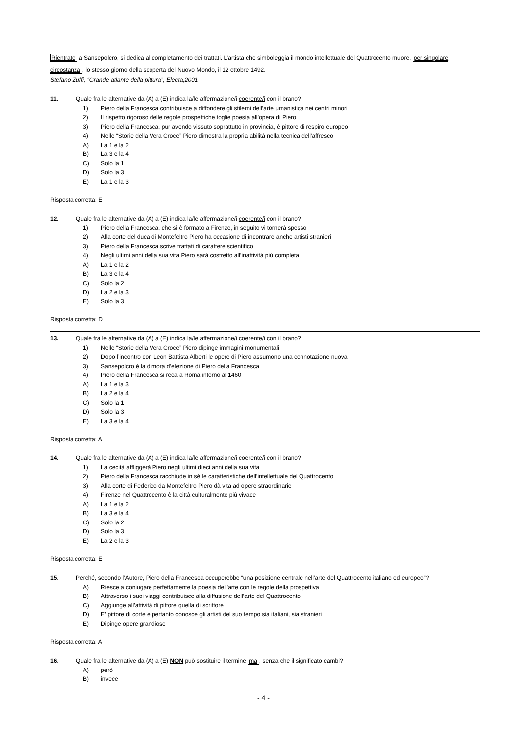Rientrato a Sansepolcro, si dedica al completamento dei trattati. L’artista che simboleggia il mondo intellettuale del Quattrocento muore, per singolare circostanza, lo stesso giorno della scoperta del Nuovo Mondo, il 12 ottobre 1492.
Stefano Zuffi, “Grande atlante della pittura”, Electa,2001
11. Quale fra le alternative da (A) a (E) indica la/le affermazione/i coerente/i con il brano?
1) Piero della Francesca contribuisce a diffondere gli stilemi dell’arte umanistica nei centri minori
2) Il rispetto rigoroso delle regole prospettiche toglie poesia all’opera di Piero
3) Piero della Francesca, pur avendo vissuto soprattutto in provincia, è pittore di respiro europeo
4) Nelle “Storie della Vera Croce” Piero dimostra la propria abilità nella tecnica dell’affresco
A) La 1 e la 2
B) La 3 e la 4
C) Solo la 1
D) Solo la 3
E) La 1 e la 3
Risposta corretta: E
12. Quale fra le alternative da (A) a (E) indica la/le affermazione/i coerente/i con il brano?
1) Piero della Francesca, che si è formato a Firenze, in seguito vi tornerà spesso
2) Alla corte del duca di Montefeltro Piero ha occasione di incontrare anche artisti stranieri
3) Piero della Francesca scrive trattati di carattere scientifico
4) Negli ultimi anni della sua vita Piero sarà costretto all’inattività più completa
A) La 1 e la 2
B) La 3 e la 4
C) Solo la 2
D) La 2 e la 3
E) Solo la 3
Risposta corretta: D
13. Quale fra le alternative da (A) a (E) indica la/le affermazione/i coerente/i con il brano?
1) Nelle “Storie della Vera Croce” Piero dipinge immagini monumentali
2) Dopo l’incontro con Leon Battista Alberti le opere di Piero assumono una connotazione nuova
3) Sansepolcro è la dimora d’elezione di Piero della Francesca
4) Piero della Francesca si reca a Roma intorno al 1460
A) La 1 e la 3
B) La 2 e la 4
C) Solo la 1
D) Solo la 3
E) La 3 e la 4
Risposta corretta: A
14. Quale fra le alternative da (A) a (E) indica la/le affermazione/i coerente/i con il brano?
1) La cecità affliggerà Piero negli ultimi dieci anni della sua vita
2) Piero della Francesca racchiude in sé le caratteristiche dell’intellettuale del Quattrocento
3) Alla corte di Federico da Montefeltro Piero dà vita ad opere straordinarie
4) Firenze nel Quattrocento è la città culturalmente più vivace
A) La 1 e la 2
B) La 3 e la 4
C) Solo la 2
D) Solo la 3
E) La 2 e la 3
Risposta corretta: E
15. Perché, secondo l’Autore, Piero della Francesca occuperebbe “una posizione centrale nell’arte del Quattrocento italiano ed europeo”?
A) Riesce a coniugare perfettamente la poesia dell’arte con le regole della prospettiva
B) Attraverso i suoi viaggi contribuisce alla diffusione dell’arte del Quattrocento
C) Aggiunge all’attività di pittore quella di scrittore
D) E’ pittore di corte e pertanto conosce gli artisti del suo tempo sia italiani, sia stranieri
E) Dipinge opere grandiose
Risposta corretta: A
16. Quale fra le alternative da (A) a (E) NON può sostituire il termine ma, senza che il significato cambi?
A) però
B) invece
- 4 -